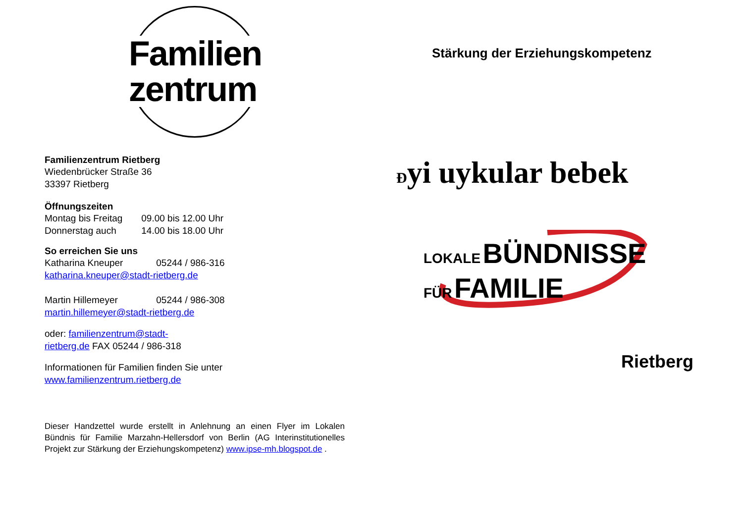Familien
zentrum
Familienzentrum Rietberg
Wiedenbrücker Straße 36
33397 Rietberg
Öffnungszeiten
Montag bis Freitag 09.00 bis 12.00 Uhr
Donnerstag auch 14.00 bis 18.00 Uhr
So erreichen Sie uns
Katharina Kneuper 05244 / 986-316
katharina.kneuper@stadt-rietberg.de
Martin Hillemeyer 05244 / 986-308
martin.hillemeyer@stadt-rietberg.de
oder: familienzentrum@stadt-
rietberg.de FAX 05244 / 986-318
Informationen für Familien finden Sie unter
www.familienzentrum.rietberg.de
Dieser Handzettel wurde erstellt in Anlehnung an einen Flyer im Lokalen Bündnis für Familie Marzahn-Hellersdorf von Berlin (AG Interinstitutionelles Projekt zur Stärkung der Erziehungskompetenz) www.ipse-mh.blogspot.de .
Stärkung der Erziehungskompetenz
Đyi uykular bebek
LOKALE BÜNDNISSE
FÜR FAMILIE
Rietberg